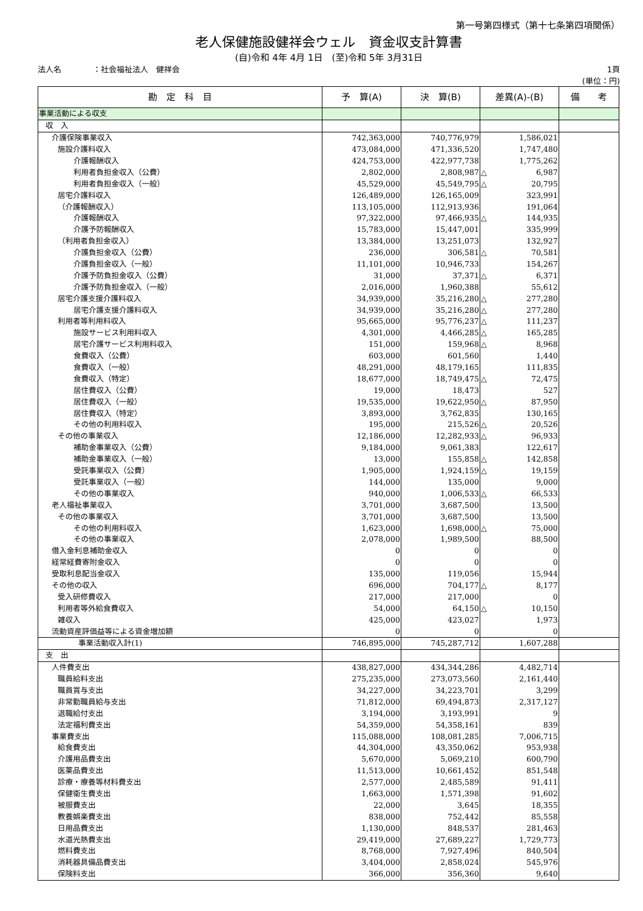第一号第四様式（第十七条第四項関係）
老人保健施設健祥会ウェル　資金収支計算書
(自)令和 4年 4月 1日　(至)令和 5年 3月31日
法人名　　　　：社会福祉法人　健祥会 1頁
(単位：円)
| 勘 定 科 目 | 予 算(A) | 決 算(B) | 差異(A)-(B) | 備 考 |
| --- | --- | --- | --- | --- |
| 事業活動による収支 | | | | |
| 収 入 | | | | |
| 介護保険事業収入 | 742,363,000 | 740,776,979 | 1,586,021 | |
| 施設介護料収入 | 473,084,000 | 471,336,520 | 1,747,480 | |
| 介護報酬収入 | 424,753,000 | 422,977,738 | 1,775,262 | |
| 利用者負担金収入（公費） | 2,802,000 | 2,808,987 | △ 6,987 | |
| 利用者負担金収入（一般） | 45,529,000 | 45,549,795 | △ 20,795 | |
| 居宅介護料収入 | 126,489,000 | 126,165,009 | 323,991 | |
| （介護報酬収入） | 113,105,000 | 112,913,936 | 191,064 | |
| 介護報酬収入 | 97,322,000 | 97,466,935 | △ 144,935 | |
| 介護予防報酬収入 | 15,783,000 | 15,447,001 | 335,999 | |
| （利用者負担金収入） | 13,384,000 | 13,251,073 | 132,927 | |
| 介護負担金収入（公費） | 236,000 | 306,581 | △ 70,581 | |
| 介護負担金収入（一般） | 11,101,000 | 10,946,733 | 154,267 | |
| 介護予防負担金収入（公費） | 31,000 | 37,371 | △ 6,371 | |
| 介護予防負担金収入（一般） | 2,016,000 | 1,960,388 | 55,612 | |
| 居宅介護支援介護料収入 | 34,939,000 | 35,216,280 | △ 277,280 | |
| 居宅介護支援介護料収入 | 34,939,000 | 35,216,280 | △ 277,280 | |
| 利用者等利用料収入 | 95,665,000 | 95,776,237 | △ 111,237 | |
| 施設サービス利用料収入 | 4,301,000 | 4,466,285 | △ 165,285 | |
| 居宅介護サービス利用料収入 | 151,000 | 159,968 | △ 8,968 | |
| 食費収入（公費） | 603,000 | 601,560 | 1,440 | |
| 食費収入（一般） | 48,291,000 | 48,179,165 | 111,835 | |
| 食費収入（特定） | 18,677,000 | 18,749,475 | △ 72,475 | |
| 居住費収入（公費） | 19,000 | 18,473 | 527 | |
| 居住費収入（一般） | 19,535,000 | 19,622,950 | △ 87,950 | |
| 居住費収入（特定） | 3,893,000 | 3,762,835 | 130,165 | |
| その他の利用料収入 | 195,000 | 215,526 | △ 20,526 | |
| その他の事業収入 | 12,186,000 | 12,282,933 | △ 96,933 | |
| 補助金事業収入（公費） | 9,184,000 | 9,061,383 | 122,617 | |
| 補助金事業収入（一般） | 13,000 | 155,858 | △ 142,858 | |
| 受託事業収入（公費） | 1,905,000 | 1,924,159 | △ 19,159 | |
| 受託事業収入（一般） | 144,000 | 135,000 | 9,000 | |
| その他の事業収入 | 940,000 | 1,006,533 | △ 66,533 | |
| 老人福祉事業収入 | 3,701,000 | 3,687,500 | 13,500 | |
| その他の事業収入 | 3,701,000 | 3,687,500 | 13,500 | |
| その他の利用料収入 | 1,623,000 | 1,698,000 | △ 75,000 | |
| その他の事業収入 | 2,078,000 | 1,989,500 | 88,500 | |
| 借入金利息補助金収入 | 0 | 0 | 0 | |
| 経常経費寄附金収入 | 0 | 0 | 0 | |
| 受取利息配当金収入 | 135,000 | 119,056 | 15,944 | |
| その他の収入 | 696,000 | 704,177 | △ 8,177 | |
| 受入研修費収入 | 217,000 | 217,000 | 0 | |
| 利用者等外給食費収入 | 54,000 | 64,150 | △ 10,150 | |
| 雑収入 | 425,000 | 423,027 | 1,973 | |
| 流動資産評価益等による資金増加額 | 0 | 0 | 0 | |
| 事業活動収入計(1) | 746,895,000 | 745,287,712 | 1,607,288 | |
| 支 出 | | | | |
| 人件費支出 | 438,827,000 | 434,344,286 | 4,482,714 | |
| 職員給料支出 | 275,235,000 | 273,073,560 | 2,161,440 | |
| 職員賞与支出 | 34,227,000 | 34,223,701 | 3,299 | |
| 非常勤職員給与支出 | 71,812,000 | 69,494,873 | 2,317,127 | |
| 退職給付支出 | 3,194,000 | 3,193,991 | 9 | |
| 法定福利費支出 | 54,359,000 | 54,358,161 | 839 | |
| 事業費支出 | 115,088,000 | 108,081,285 | 7,006,715 | |
| 給食費支出 | 44,304,000 | 43,350,062 | 953,938 | |
| 介護用品費支出 | 5,670,000 | 5,069,210 | 600,790 | |
| 医薬品費支出 | 11,513,000 | 10,661,452 | 851,548 | |
| 診療・療養等材料費支出 | 2,577,000 | 2,485,589 | 91,411 | |
| 保健衛生費支出 | 1,663,000 | 1,571,398 | 91,602 | |
| 被服費支出 | 22,000 | 3,645 | 18,355 | |
| 教養娯楽費支出 | 838,000 | 752,442 | 85,558 | |
| 日用品費支出 | 1,130,000 | 848,537 | 281,463 | |
| 水道光熱費支出 | 29,419,000 | 27,689,227 | 1,729,773 | |
| 燃料費支出 | 8,768,000 | 7,927,496 | 840,504 | |
| 消耗器具備品費支出 | 3,404,000 | 2,858,024 | 545,976 | |
| 保険料支出 | 366,000 | 356,360 | 9,640 | |